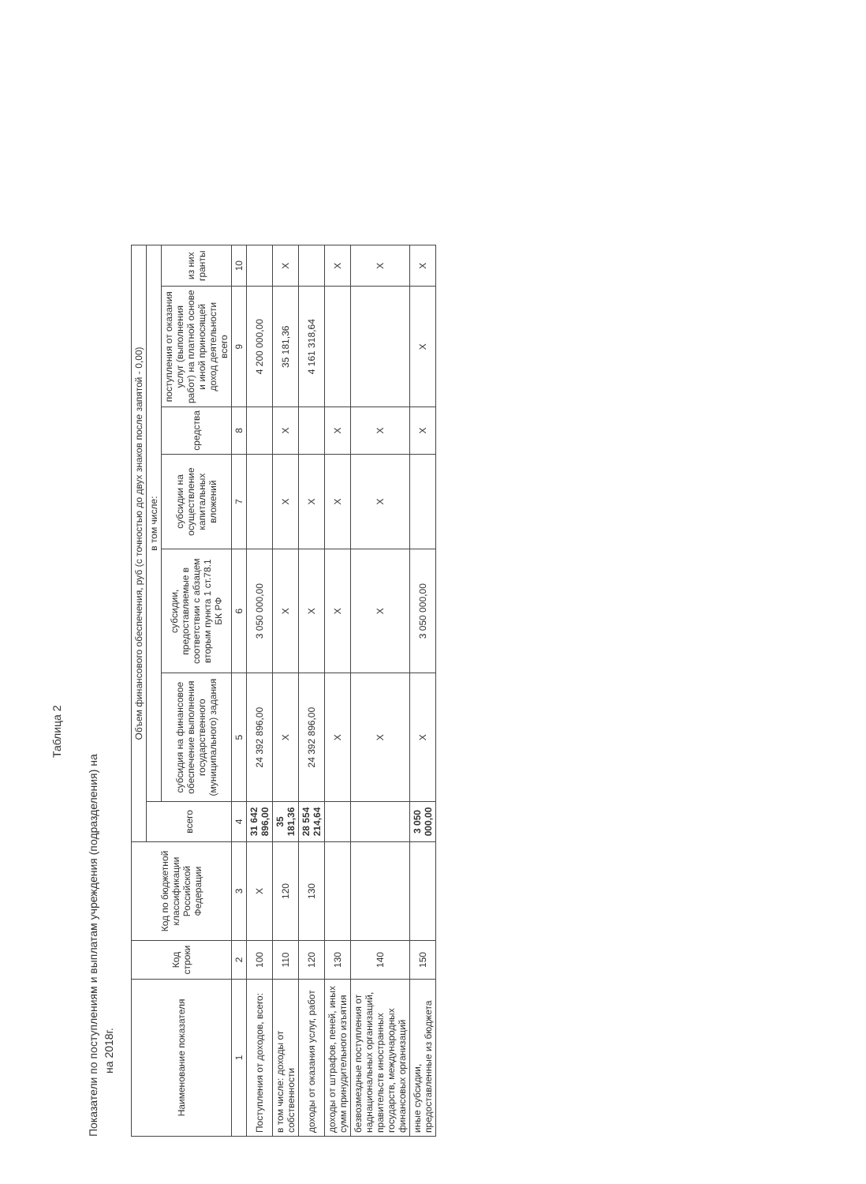Таблица 2
Показатели по поступлениям и выплатам учреждения (подразделения) на
на 2018г.
| Наименование показателя | Код строки | Код по бюджетной классификации Российской Федерации | Объем финансового обеспечения, руб (с точностью до двух знаков после запятой - 0,00) | | | | | | |
| --- | --- | --- | --- | --- | --- | --- | --- | --- | --- |
| | | | всего | в том числе: | | | | | |
| | | | | субсидия на финансовое обеспечение выполнения государственного (муниципального) задания | субсидии, предоставляемые в соответствии с абзацем вторым пункта 1 ст.78.1 БК РФ | субсидии на осуществление капитальных вложений | средства | поступления от оказания услуг (выполнения работ) на платной основе и иной приносящей доход деятельности всего | из них гранты |
| 1 | 2 | 3 | 4 | 5 | 6 | 7 | 8 | 9 | 10 |
| Поступления от доходов, всего: | 100 | X | 31 642 896,00 | 24 392 896,00 | 3 050 000,00 | | | 4 200 000,00 | |
| в том числе: доходы от собственности | 110 | 120 | 35 181,36 | X | X | X | X | 35 181,36 | X |
| доходы от оказания услуг, работ | 120 | 130 | 28 554 214,64 | 24 392 896,00 | X | X | | 4 161 318,64 | |
| доходы от штрафов, пеней, иных сумм принудительного изъятия | 130 | | | X | X | X | X | | X |
| безвозмездные поступления от наднациональных организаций, правительств иностранных государств, международных финансовых организаций | 140 | | | X | X | X | X | | X |
| иные субсидии, предоставленные из бюджета | 150 | | 3 050 000,00 | X | 3 050 000,00 | | X | X | X |